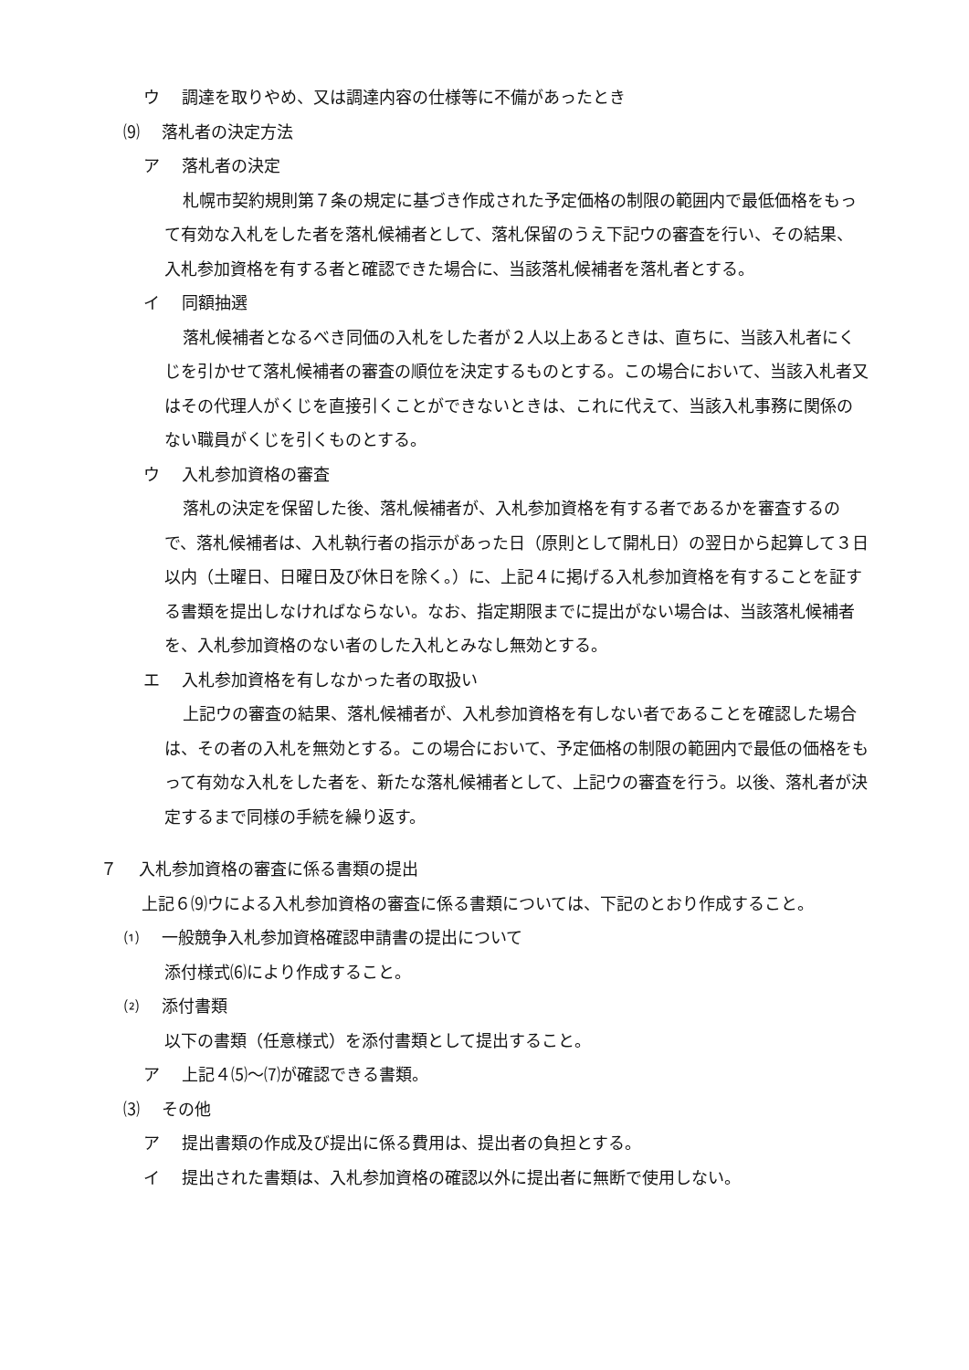ウ 調達を取りやめ、又は調達内容の仕様等に不備があったとき
⑼ 落札者の決定方法
ア 落札者の決定
札幌市契約規則第７条の規定に基づき作成された予定価格の制限の範囲内で最低価格をもって有効な入札をした者を落札候補者として、落札保留のうえ下記ウの審査を行い、その結果、入札参加資格を有する者と確認できた場合に、当該落札候補者を落札者とする。
イ 同額抽選
落札候補者となるべき同価の入札をした者が２人以上あるときは、直ちに、当該入札者にくじを引かせて落札候補者の審査の順位を決定するものとする。この場合において、当該入札者又はその代理人がくじを直接引くことができないときは、これに代えて、当該入札事務に関係のない職員がくじを引くものとする。
ウ 入札参加資格の審査
落札の決定を保留した後、落札候補者が、入札参加資格を有する者であるかを審査するので、落札候補者は、入札執行者の指示があった日（原則として開札日）の翌日から起算して３日以内（土曜日、日曜日及び休日を除く。）に、上記４に掲げる入札参加資格を有することを証する書類を提出しなければならない。なお、指定期限までに提出がない場合は、当該落札候補者を、入札参加資格のない者のした入札とみなし無効とする。
エ 入札参加資格を有しなかった者の取扱い
上記ウの審査の結果、落札候補者が、入札参加資格を有しない者であることを確認した場合は、その者の入札を無効とする。この場合において、予定価格の制限の範囲内で最低の価格をもって有効な入札をした者を、新たな落札候補者として、上記ウの審査を行う。以後、落札者が決定するまで同様の手続を繰り返す。
７ 入札参加資格の審査に係る書類の提出
上記６⑼ウによる入札参加資格の審査に係る書類については、下記のとおり作成すること。
⑴ 一般競争入札参加資格確認申請書の提出について
添付様式⑹により作成すること。
⑵ 添付書類
以下の書類（任意様式）を添付書類として提出すること。
ア 上記４⑸～⑺が確認できる書類。
⑶ その他
ア 提出書類の作成及び提出に係る費用は、提出者の負担とする。
イ 提出された書類は、入札参加資格の確認以外に提出者に無断で使用しない。